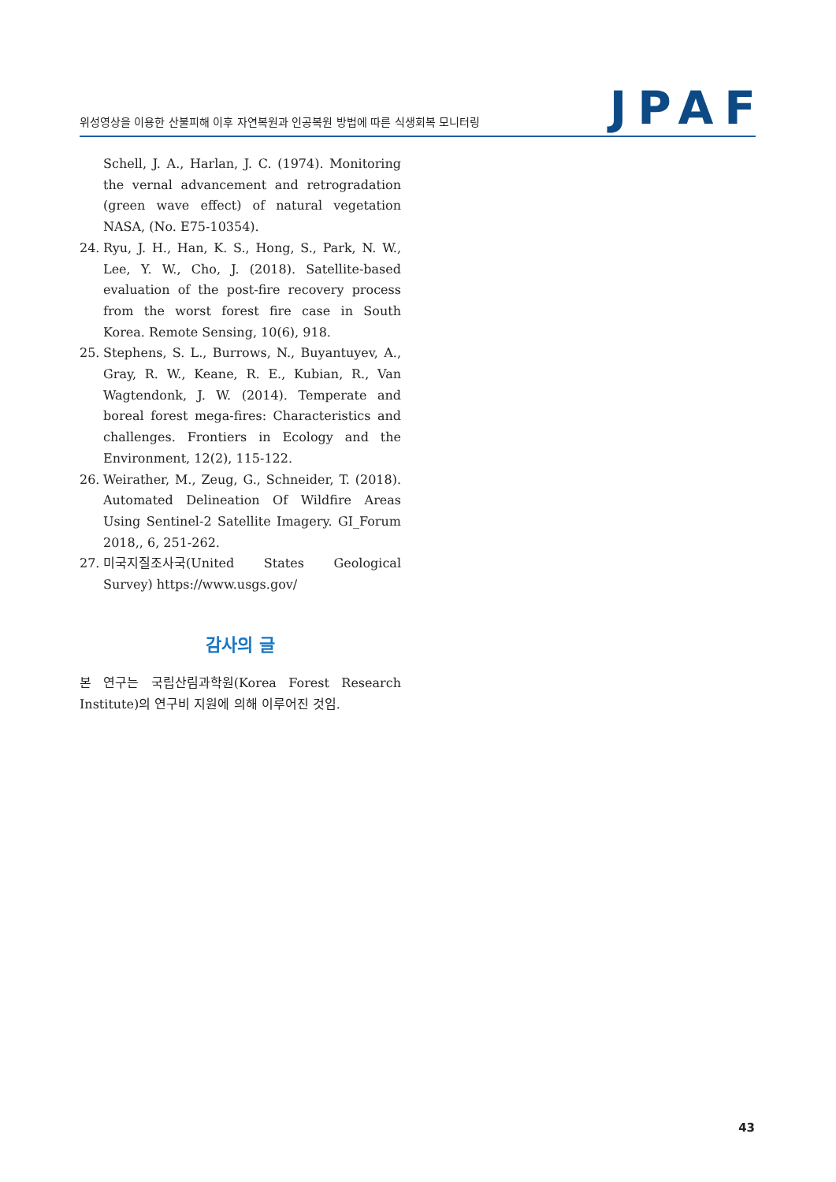위성영상을 이용한 산불피해 이후 자연복원과 인공복원 방법에 따른 식생회복 모니터링
JPAF
Schell, J. A., Harlan, J. C. (1974). Monitoring the vernal advancement and retrogradation (green wave effect) of natural vegetation NASA, (No. E75-10354).
24. Ryu, J. H., Han, K. S., Hong, S., Park, N. W., Lee, Y. W., Cho, J. (2018). Satellite-based evaluation of the post-fire recovery process from the worst forest fire case in South Korea. Remote Sensing, 10(6), 918.
25. Stephens, S. L., Burrows, N., Buyantuyev, A., Gray, R. W., Keane, R. E., Kubian, R., Van Wagtendonk, J. W. (2014). Temperate and boreal forest mega-fires: Characteristics and challenges. Frontiers in Ecology and the Environment, 12(2), 115-122.
26. Weirather, M., Zeug, G., Schneider, T. (2018). Automated Delineation Of Wildfire Areas Using Sentinel-2 Satellite Imagery. GI_Forum 2018,, 6, 251-262.
27. 미국지질조사국(United States Geological Survey) https://www.usgs.gov/
감사의 글
본 연구는 국립산림과학원(Korea Forest Research Institute)의 연구비 지원에 의해 이루어진 것임.
43